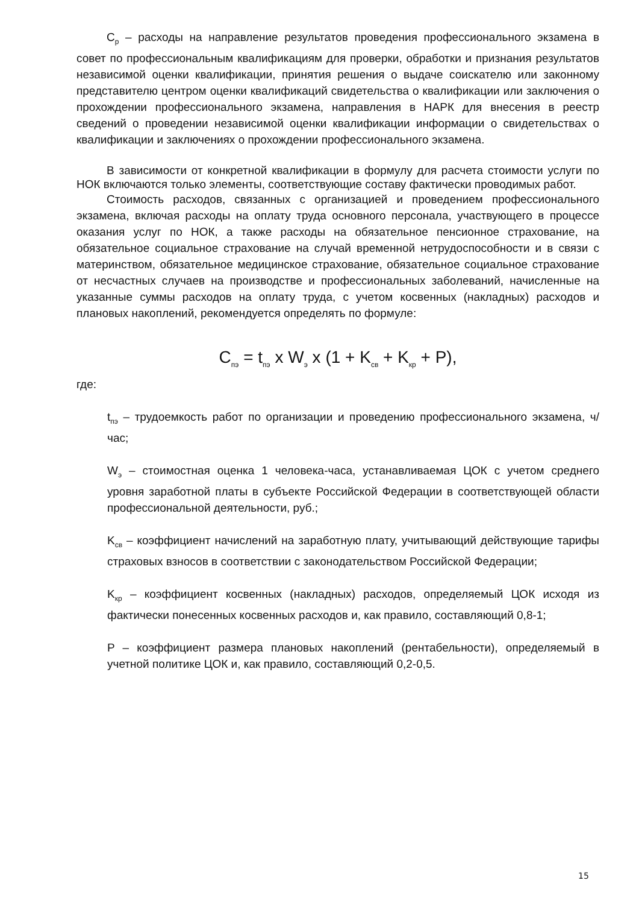C<sub>р</sub> – расходы на направление результатов проведения профессионального экзамена в совет по профессиональным квалификациям для проверки, обработки и признания результатов независимой оценки квалификации, принятия решения о выдаче соискателю или законному представителю центром оценки квалификаций свидетельства о квалификации или заключения о прохождении профессионального экзамена, направления в НАРК для внесения в реестр сведений о проведении независимой оценки квалификации информации о свидетельствах о квалификации и заключениях о прохождении профессионального экзамена.
В зависимости от конкретной квалификации в формулу для расчета стоимости услуги по НОК включаются только элементы, соответствующие составу фактически проводимых работ.
Стоимость расходов, связанных с организацией и проведением профессионального экзамена, включая расходы на оплату труда основного персонала, участвующего в процессе оказания услуг по НОК, а также расходы на обязательное пенсионное страхование, на обязательное социальное страхование на случай временной нетрудоспособности и в связи с материнством, обязательное медицинское страхование, обязательное социальное страхование от несчастных случаев на производстве и профессиональных заболеваний, начисленные на указанные суммы расходов на оплату труда, с учетом косвенных (накладных) расходов и плановых накоплений, рекомендуется определять по формуле:
C<sub>пэ</sub> = t<sub>пэ</sub> x W<sub>э</sub> x (1 + K<sub>св</sub> + K<sub>кр</sub> + P),
где:
t<sub>пэ</sub> – трудоемкость работ по организации и проведению профессионального экзамена, ч/час;
W<sub>э</sub> – стоимостная оценка 1 человека-часа, устанавливаемая ЦОК с учетом среднего уровня заработной платы в субъекте Российской Федерации в соответствующей области профессиональной деятельности, руб.;
K<sub>св</sub> – коэффициент начислений на заработную плату, учитывающий действующие тарифы страховых взносов в соответствии с законодательством Российской Федерации;
K<sub>кр</sub> – коэффициент косвенных (накладных) расходов, определяемый ЦОК исходя из фактически понесенных косвенных расходов и, как правило, составляющий 0,8-1;
P – коэффициент размера плановых накоплений (рентабельности), определяемый в учетной политике ЦОК и, как правило, составляющий 0,2-0,5.
15